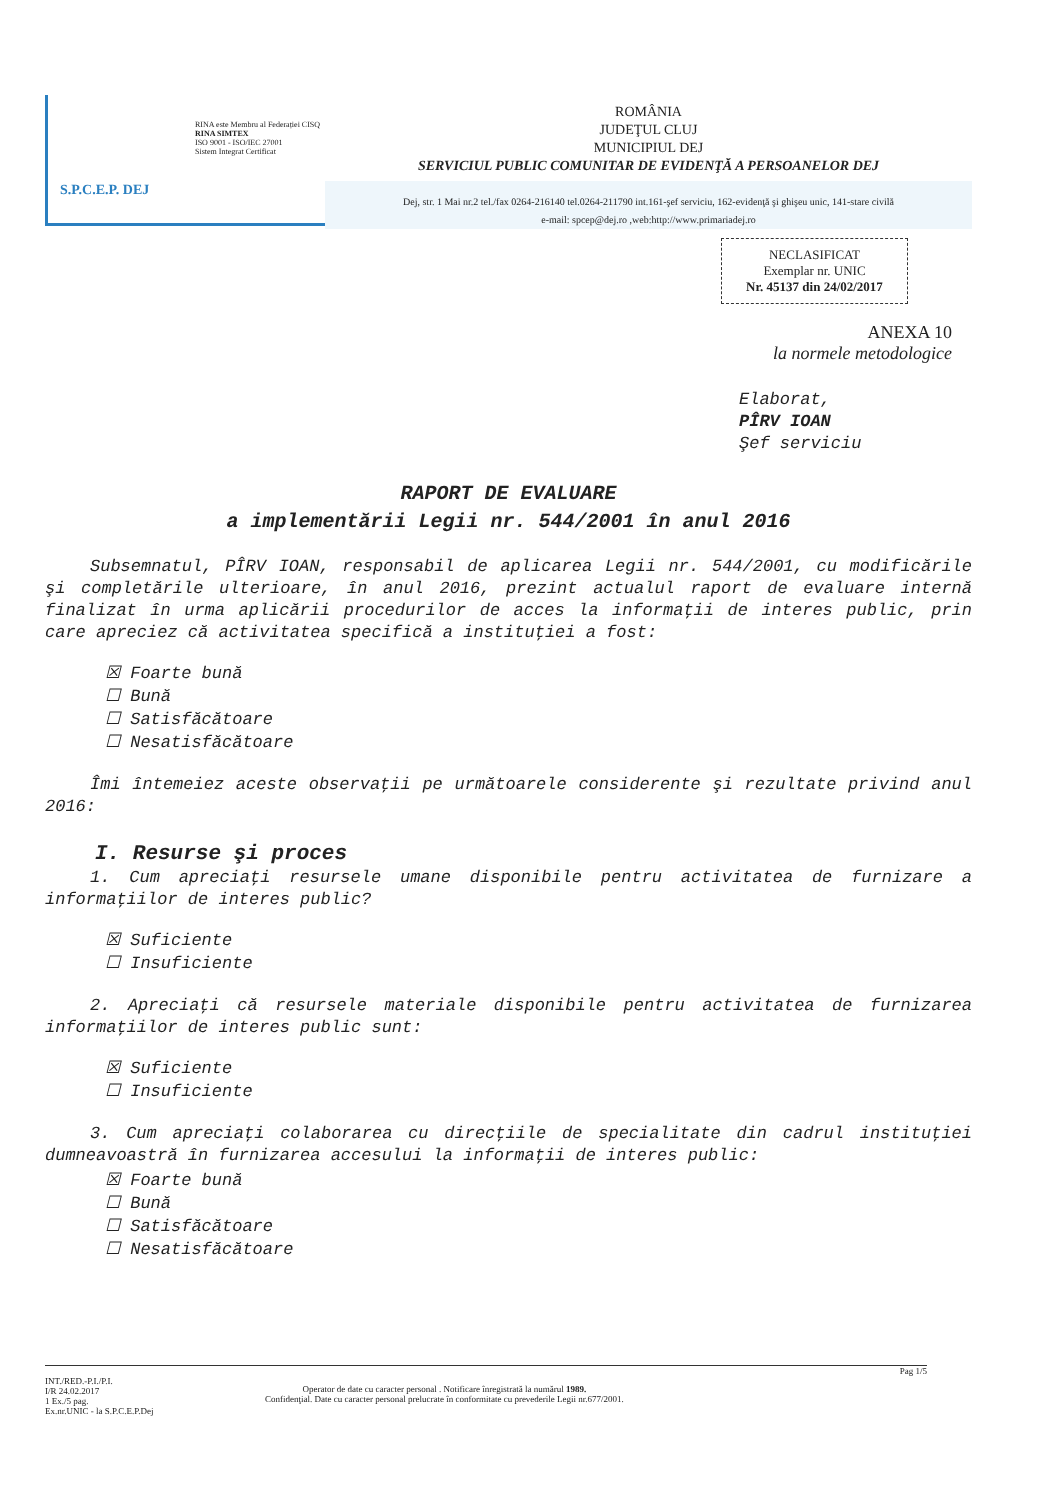S.P.C.E.P. DEJ
RINA este Membru al Federației CISQ
RINA SIMTEX
ISO 9001 - ISO/IEC 27001
Sistem Integrat Certificat
ROMÂNIA
JUDEŢUL CLUJ
MUNICIPIUL DEJ
SERVICIUL PUBLIC COMUNITAR DE EVIDENŢĂ A PERSOANELOR DEJ
Dej, str. 1 Mai nr.2 tel./fax 0264-216140 tel.0264-211790 int.161-şef serviciu, 162-evidenţă şi ghişeu unic, 141-stare civilă
e-mail: spcep@dej.ro ,web:http://www.primariadej.ro
NECLASIFICAT
Exemplar nr. UNIC
Nr. 45137 din 24/02/2017
ANEXA 10
la normele metodologice
Elaborat,
PÎRV IOAN
Şef serviciu
RAPORT DE EVALUARE
a implementării Legii nr. 544/2001 în anul 2016
Subsemnatul, PÎRV IOAN, responsabil de aplicarea Legii nr. 544/2001, cu modificările şi completările ulterioare, în anul 2016, prezint actualul raport de evaluare internă finalizat în urma aplicării procedurilor de acces la informaţii de interes public, prin care apreciez că activitatea specifică a instituţiei a fost:
☒ Foarte bună
☐ Bună
☐ Satisfăcătoare
☐ Nesatisfăcătoare
Îmi întemeiez aceste observaţii pe următoarele considerente şi rezultate privind anul 2016:
I. Resurse şi proces
1. Cum apreciaţi resursele umane disponibile pentru activitatea de furnizare a informaţiilor de interes public?
☒ Suficiente
☐ Insuficiente
2. Apreciaţi că resursele materiale disponibile pentru activitatea de furnizarea informaţiilor de interes public sunt:
☒ Suficiente
☐ Insuficiente
3. Cum apreciaţi colaborarea cu direcţiile de specialitate din cadrul instituţiei dumneavoastră în furnizarea accesului la informaţii de interes public:
☒ Foarte bună
☐ Bună
☐ Satisfăcătoare
☐ Nesatisfăcătoare
Pag 1/5
INT./RED.-P.I./P.I.
I/R 24.02.2017
1 Ex./5 pag.
Ex.nr.UNIC - la S.P.C.E.P.Dej
Operator de date cu caracter personal . Notificare înregistrată la numărul 1989.
Confidenţial. Date cu caracter personal prelucrate în conformitate cu prevederile Legii nr.677/2001.